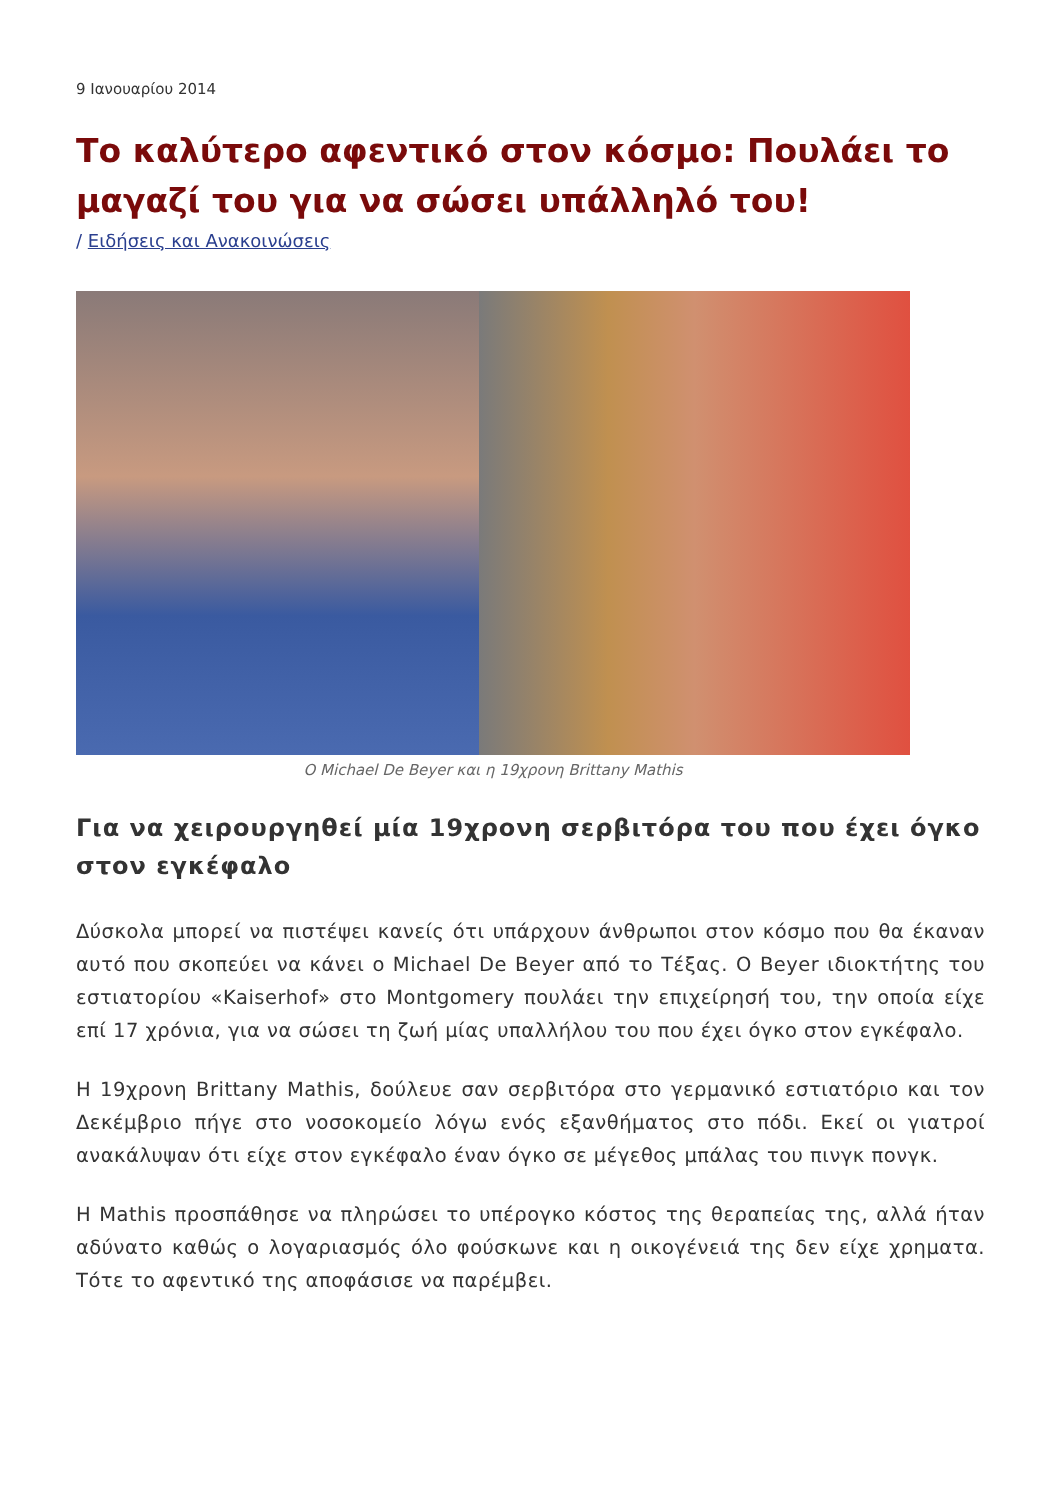9 Ιανουαρίου 2014
Το καλύτερο αφεντικό στον κόσμο: Πουλάει το μαγαζί του για να σώσει υπάλληλό του!
/ Ειδήσεις και Ανακοινώσεις
Ο Michael De Beyer και η 19χρονη Brittany Mathis
Για να χειρουργηθεί μία 19χρονη σερβιτόρα του που έχει όγκο στον εγκέφαλο
Δύσκολα μπορεί να πιστέψει κανείς ότι υπάρχουν άνθρωποι στον κόσμο που θα έκαναν αυτό που σκοπεύει να κάνει ο Michael De Beyer από το Τέξας. Ο Beyer ιδιοκτήτης του εστιατορίου «Kaiserhof» στο Montgomery πουλάει την επιχείρησή του, την οποία είχε επί 17 χρόνια, για να σώσει τη ζωή μίας υπαλλήλου του που έχει όγκο στον εγκέφαλο.
Η 19χρονη Brittany Mathis, δούλευε σαν σερβιτόρα στο γερμανικό εστιατόριο και τον Δεκέμβριο πήγε στο νοσοκομείο λόγω ενός εξανθήματος στο πόδι. Εκεί οι γιατροί ανακάλυψαν ότι είχε στον εγκέφαλο έναν όγκο σε μέγεθος μπάλας του πινγκ πονγκ.
Η Mathis προσπάθησε να πληρώσει το υπέρογκο κόστος της θεραπείας της, αλλά ήταν αδύνατο καθώς ο λογαριασμός όλο φούσκωνε και η οικογένειά της δεν είχε χρηματα. Τότε το αφεντικό της αποφάσισε να παρέμβει.